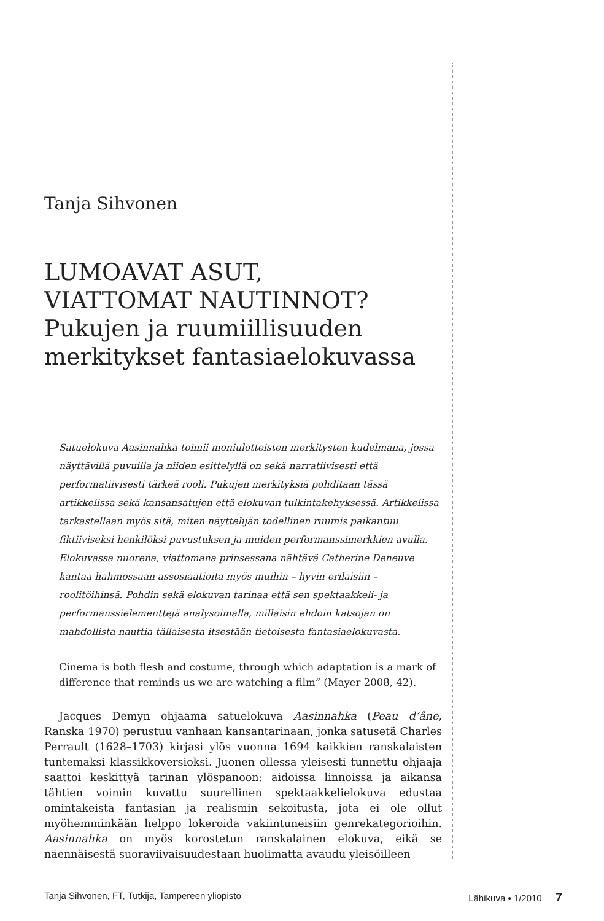Tanja Sihvonen
LUMOAVAT ASUT,
VIATTOMAT NAUTINNOT?
Pukujen ja ruumiillisuuden
merkitykset fantasiaelokuvassa
Satuelokuva Aasinnahka toimii moniulotteisten merkitysten kudelmana, jossa näyttävillä puvuilla ja niiden esittelyllä on sekä narratiivisesti että performatiivisesti tärkeä rooli. Pukujen merkityksiä pohditaan tässä artikkelissa sekä kansansatujen että elokuvan tulkintakehyksessä. Artikkelissa tarkastellaan myös sitä, miten näyttelijän todellinen ruumis paikantuu fiktiiviseksi henkilöksi puvustuksen ja muiden performanssimerkkien avulla. Elokuvassa nuorena, viattomana prinsessana nähtävä Catherine Deneuve kantaa hahmossaan assosiaatioita myös muihin – hyvin erilaisiin – roolitöihinsä. Pohdin sekä elokuvan tarinaa että sen spektaakkeli- ja performanssielementtejä analysoimalla, millaisin ehdoin katsojan on mahdollista nauttia tällaisesta itsestään tietoisesta fantasiaelokuvasta.
Cinema is both flesh and costume, through which adaptation is a mark of difference that reminds us we are watching a film” (Mayer 2008, 42).
Jacques Demyn ohjaama satuelokuva Aasinnahka (Peau d’âne, Ranska 1970) perustuu vanhaan kansantarinaan, jonka satusetä Charles Perrault (1628–1703) kirjasi ylös vuonna 1694 kaikkien ranskalaisten tuntemaksi klassikkoversioksi. Juonen ollessa yleisesti tunnettu ohjaaja saattoi keskittyä tarinan ylöspanoon: aidoissa linnoissa ja aikansa tähtien voimin kuvattu suurellinen spektaakkelielokuva edustaa omintakeista fantasian ja realismin sekoitusta, jota ei ole ollut myöhemminkään helppo lokeroida vakiintuneisiin genrekategorioihin. Aasinnahka on myös korostetun ranskalainen elokuva, eikä se näennäisestä suoraviivaisuudestaan huolimatta avaudu yleisöilleen
Tanja Sihvonen, FT, Tutkija, Tampereen yliopisto Lähikuva • 1/2010 7